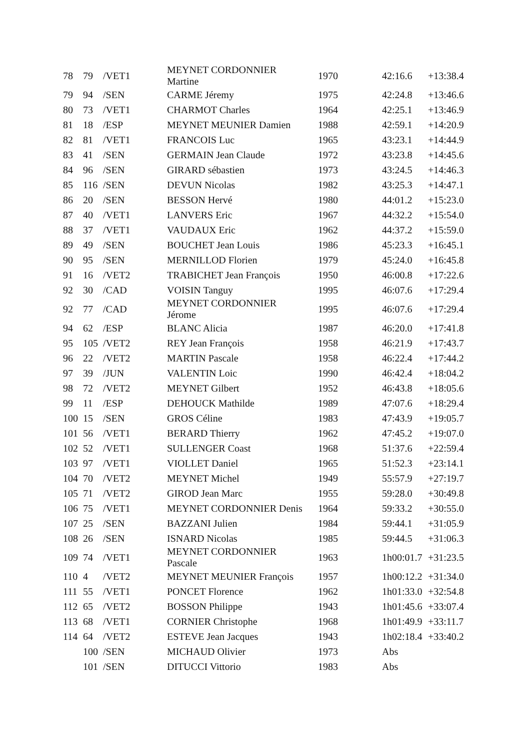| 78 | 79 | /VET1 | MEYNET CORDONNIER Martine | 1970 | 42:16.6 | +13:38.4 |
| 79 | 94 | /SEN | CARME Jéremy | 1975 | 42:24.8 | +13:46.6 |
| 80 | 73 | /VET1 | CHARMOT Charles | 1964 | 42:25.1 | +13:46.9 |
| 81 | 18 | /ESP | MEYNET MEUNIER Damien | 1988 | 42:59.1 | +14:20.9 |
| 82 | 81 | /VET1 | FRANCOIS Luc | 1965 | 43:23.1 | +14:44.9 |
| 83 | 41 | /SEN | GERMAIN Jean Claude | 1972 | 43:23.8 | +14:45.6 |
| 84 | 96 | /SEN | GIRARD sébastien | 1973 | 43:24.5 | +14:46.3 |
| 85 | 116 | /SEN | DEVUN Nicolas | 1982 | 43:25.3 | +14:47.1 |
| 86 | 20 | /SEN | BESSON Hervé | 1980 | 44:01.2 | +15:23.0 |
| 87 | 40 | /VET1 | LANVERS Eric | 1967 | 44:32.2 | +15:54.0 |
| 88 | 37 | /VET1 | VAUDAUX Eric | 1962 | 44:37.2 | +15:59.0 |
| 89 | 49 | /SEN | BOUCHET Jean Louis | 1986 | 45:23.3 | +16:45.1 |
| 90 | 95 | /SEN | MERNILLOD Florien | 1979 | 45:24.0 | +16:45.8 |
| 91 | 16 | /VET2 | TRABICHET Jean François | 1950 | 46:00.8 | +17:22.6 |
| 92 | 30 | /CAD | VOISIN Tanguy | 1995 | 46:07.6 | +17:29.4 |
| 92 | 77 | /CAD | MEYNET CORDONNIER Jérome | 1995 | 46:07.6 | +17:29.4 |
| 94 | 62 | /ESP | BLANC Alicia | 1987 | 46:20.0 | +17:41.8 |
| 95 | 105 | /VET2 | REY Jean François | 1958 | 46:21.9 | +17:43.7 |
| 96 | 22 | /VET2 | MARTIN Pascale | 1958 | 46:22.4 | +17:44.2 |
| 97 | 39 | /JUN | VALENTIN Loic | 1990 | 46:42.4 | +18:04.2 |
| 98 | 72 | /VET2 | MEYNET Gilbert | 1952 | 46:43.8 | +18:05.6 |
| 99 | 11 | /ESP | DEHOUCK Mathilde | 1989 | 47:07.6 | +18:29.4 |
| 100 | 15 | /SEN | GROS Céline | 1983 | 47:43.9 | +19:05.7 |
| 101 | 56 | /VET1 | BERARD Thierry | 1962 | 47:45.2 | +19:07.0 |
| 102 | 52 | /VET1 | SULLENGER Coast | 1968 | 51:37.6 | +22:59.4 |
| 103 | 97 | /VET1 | VIOLLET Daniel | 1965 | 51:52.3 | +23:14.1 |
| 104 | 70 | /VET2 | MEYNET Michel | 1949 | 55:57.9 | +27:19.7 |
| 105 | 71 | /VET2 | GIROD Jean Marc | 1955 | 59:28.0 | +30:49.8 |
| 106 | 75 | /VET1 | MEYNET CORDONNIER Denis | 1964 | 59:33.2 | +30:55.0 |
| 107 | 25 | /SEN | BAZZANI Julien | 1984 | 59:44.1 | +31:05.9 |
| 108 | 26 | /SEN | ISNARD Nicolas | 1985 | 59:44.5 | +31:06.3 |
| 109 | 74 | /VET1 | MEYNET CORDONNIER Pascale | 1963 | 1h00:01.7 | +31:23.5 |
| 110 | 4 | /VET2 | MEYNET MEUNIER François | 1957 | 1h00:12.2 | +31:34.0 |
| 111 | 55 | /VET1 | PONCET Florence | 1962 | 1h01:33.0 | +32:54.8 |
| 112 | 65 | /VET2 | BOSSON Philippe | 1943 | 1h01:45.6 | +33:07.4 |
| 113 | 68 | /VET1 | CORNIER Christophe | 1968 | 1h01:49.9 | +33:11.7 |
| 114 | 64 | /VET2 | ESTEVE Jean Jacques | 1943 | 1h02:18.4 | +33:40.2 |
| | 100 | /SEN | MICHAUD Olivier | 1973 | Abs | |
| | 101 | /SEN | DITUCCI Vittorio | 1983 | Abs | |